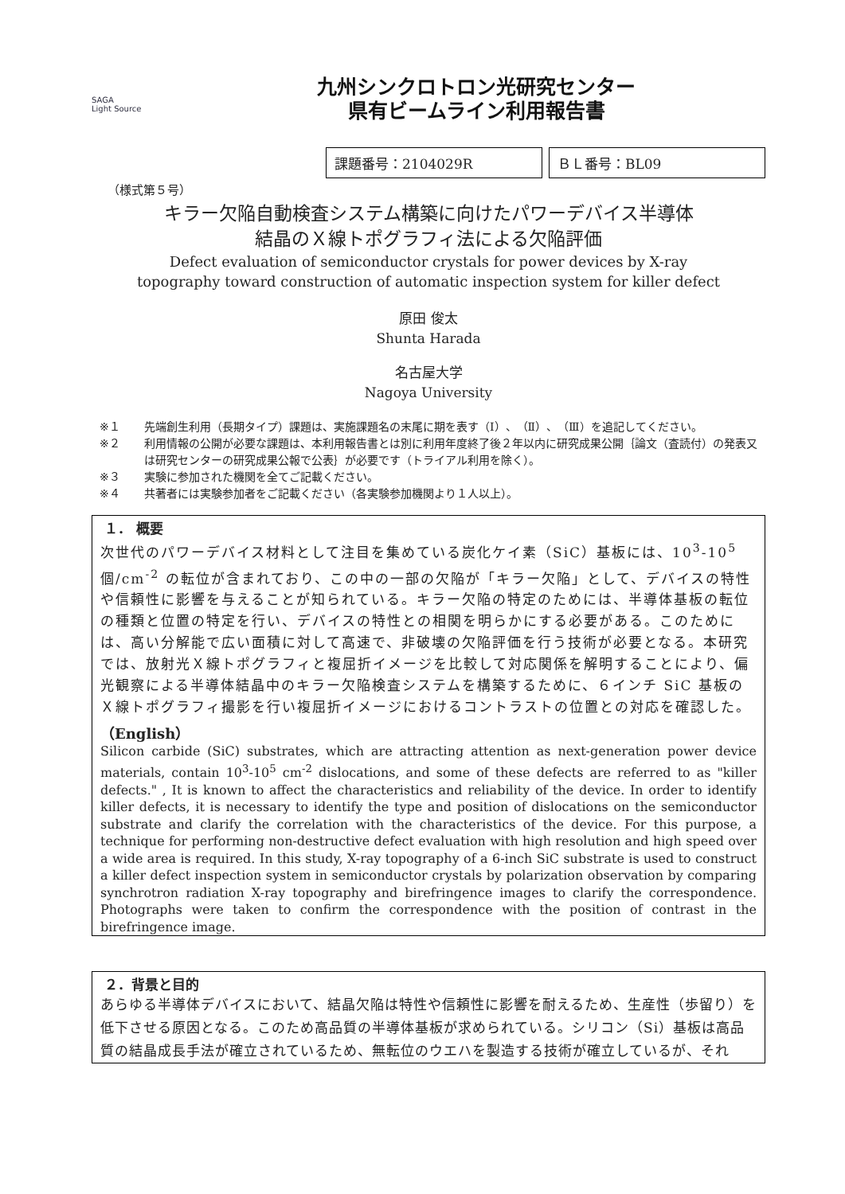SAGA
Light Source
九州シンクロトロン光研究センター
県有ビームライン利用報告書
課題番号：2104029R ＢＬ番号：BL09
（様式第５号）
キラー欠陥自動検査システム構築に向けたパワーデバイス半導体
結晶のＸ線トポグラフィ法による欠陥評価
Defect evaluation of semiconductor crystals for power devices by X-ray
topography toward construction of automatic inspection system for killer defect
原田 俊太
Shunta Harada
名古屋大学
Nagoya University
※１ 先端創生利用（長期タイプ）課題は、実施課題名の末尾に期を表す（Ⅰ）、（Ⅱ）、（Ⅲ）を追記してください。
※２ 利用情報の公開が必要な課題は、本利用報告書とは別に利用年度終了後２年以内に研究成果公開｛論文（査読付）の発表又は研究センターの研究成果公報で公表｝が必要です（トライアル利用を除く）。
※３ 実験に参加された機関を全てご記載ください。
※４ 共著者には実験参加者をご記載ください（各実験参加機関より１人以上）。
１． 概要
次世代のパワーデバイス材料として注目を集めている炭化ケイ素（SiC）基板には、10<sup>3</sup>-10<sup>5</sup> 個/cm<sup>-2</sup> の転位が含まれており、この中の一部の欠陥が「キラー欠陥」として、デバイスの特性や信頼性に影響を与えることが知られている。キラー欠陥の特定のためには、半導体基板の転位の種類と位置の特定を行い、デバイスの特性との相関を明らかにする必要がある。このためには、高い分解能で広い面積に対して高速で、非破壊の欠陥評価を行う技術が必要となる。本研究では、放射光Ｘ線トポグラフィと複屈折イメージを比較して対応関係を解明することにより、偏光観察による半導体結晶中のキラー欠陥検査システムを構築するために、６インチ SiC 基板のＸ線トポグラフィ撮影を行い複屈折イメージにおけるコントラストの位置との対応を確認した。
（English）
Silicon carbide (SiC) substrates, which are attracting attention as next-generation power device materials, contain 10<sup>3</sup>-10<sup>5</sup> cm<sup>-2</sup> dislocations, and some of these defects are referred to as "killer defects." , It is known to affect the characteristics and reliability of the device. In order to identify killer defects, it is necessary to identify the type and position of dislocations on the semiconductor substrate and clarify the correlation with the characteristics of the device. For this purpose, a technique for performing non-destructive defect evaluation with high resolution and high speed over a wide area is required. In this study, X-ray topography of a 6-inch SiC substrate is used to construct a killer defect inspection system in semiconductor crystals by polarization observation by comparing synchrotron radiation X-ray topography and birefringence images to clarify the correspondence. Photographs were taken to confirm the correspondence with the position of contrast in the birefringence image.
２．背景と目的
あらゆる半導体デバイスにおいて、結晶欠陥は特性や信頼性に影響を耐えるため、生産性（歩留り）を低下させる原因となる。このため高品質の半導体基板が求められている。シリコン（Si）基板は高品質の結晶成長手法が確立されているため、無転位のウエハを製造する技術が確立しているが、それ